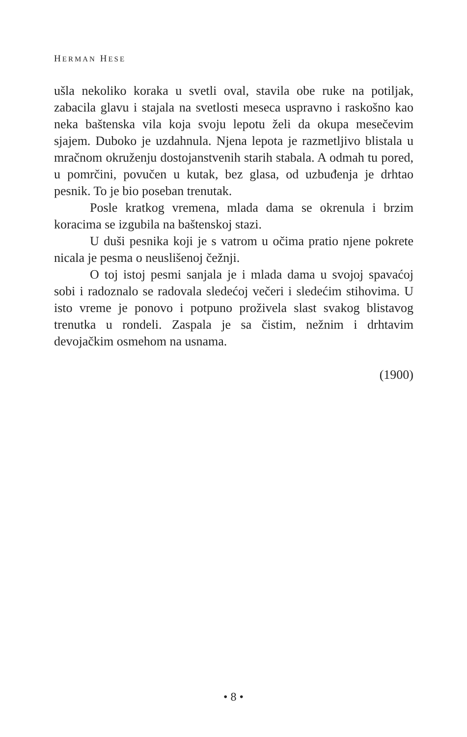HERMAN HESE
ušla nekoliko koraka u svetli oval, stavila obe ruke na potiljak, zabacila glavu i stajala na svetlosti meseca uspravno i raskošno kao neka baštenska vila koja svoju lepotu želi da okupa mesečevim sjajem. Duboko je uzdahnula. Njena lepota je razmetljivo blistala u mračnom okruženju dostojanstvenih starih stabala. A odmah tu pored, u pomrčini, povučen u kutak, bez glasa, od uzbuđenja je drhtao pesnik. To je bio poseban trenutak.
Posle kratkog vremena, mlada dama se okrenula i brzim koracima se izgubila na baštenskoj stazi.
U duši pesnika koji je s vatrom u očima pratio njene pokrete nicala je pesma o neuslišenoj čežnji.
O toj istoj pesmi sanjala je i mlada dama u svojoj spavaćoj sobi i radoznalo se radovala sledećoj večeri i sledećim stihovima. U isto vreme je ponovo i potpuno proživela slast svakog blistavog trenutka u rondeli. Zaspala je sa čistim, nežnim i drhtavim devojačkim osmehom na usnama.
(1900)
• 8 •